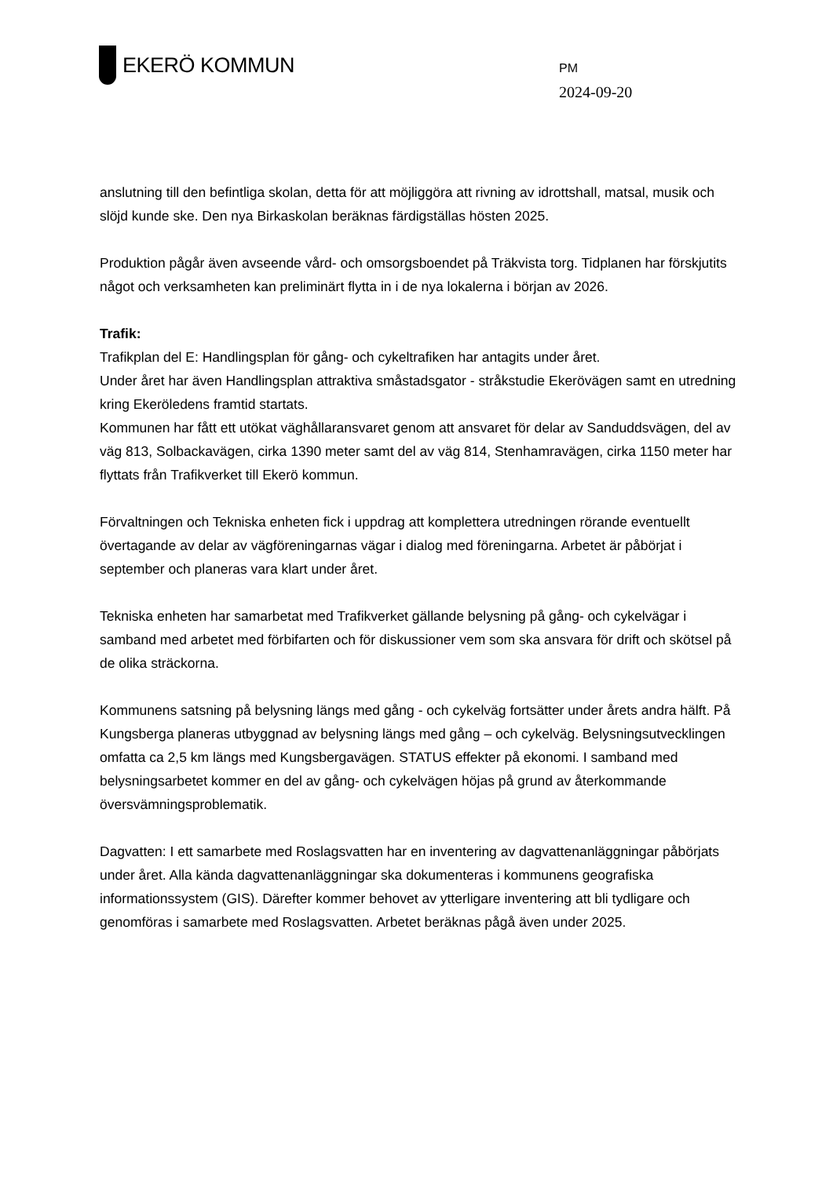EKERÖ KOMMUN
PM
2024-09-20
anslutning till den befintliga skolan, detta för att möjliggöra att rivning av idrottshall, matsal, musik och slöjd kunde ske. Den nya Birkaskolan beräknas färdigställas hösten 2025.
Produktion pågår även avseende vård- och omsorgsboendet på Träkvista torg. Tidplanen har förskjutits något och verksamheten kan preliminärt flytta in i de nya lokalerna i början av 2026.
Trafik:
Trafikplan del E: Handlingsplan för gång- och cykeltrafiken har antagits under året.
Under året har även Handlingsplan attraktiva småstadsgator - stråkstudie Ekerövägen samt en utredning kring Ekeröledens framtid startats.
Kommunen har fått ett utökat väghållaransvaret genom att ansvaret för delar av Sanduddsvägen, del av väg 813, Solbackavägen, cirka 1390 meter samt del av väg 814, Stenhamravägen, cirka 1150 meter har flyttats från Trafikverket till Ekerö kommun.
Förvaltningen och Tekniska enheten fick i uppdrag att komplettera utredningen rörande eventuellt övertagande av delar av vägföreningarnas vägar i dialog med föreningarna. Arbetet är påbörjat i september och planeras vara klart under året.
Tekniska enheten har samarbetat med Trafikverket gällande belysning på gång- och cykelvägar i samband med arbetet med förbifarten och för diskussioner vem som ska ansvara för drift och skötsel på de olika sträckorna.
Kommunens satsning på belysning längs med gång - och cykelväg fortsätter under årets andra hälft. På Kungsberga planeras utbyggnad av belysning längs med gång – och cykelväg. Belysningsutvecklingen omfatta ca 2,5 km längs med Kungsbergavägen. STATUS effekter på ekonomi. I samband med belysningsarbetet kommer en del av gång- och cykelvägen höjas på grund av återkommande översvämningsproblematik.
Dagvatten: I ett samarbete med Roslagsvatten har en inventering av dagvattenanläggningar påbörjats under året. Alla kända dagvattenanläggningar ska dokumenteras i kommunens geografiska informationssystem (GIS). Därefter kommer behovet av ytterligare inventering att bli tydligare och genomföras i samarbete med Roslagsvatten. Arbetet beräknas pågå även under 2025.